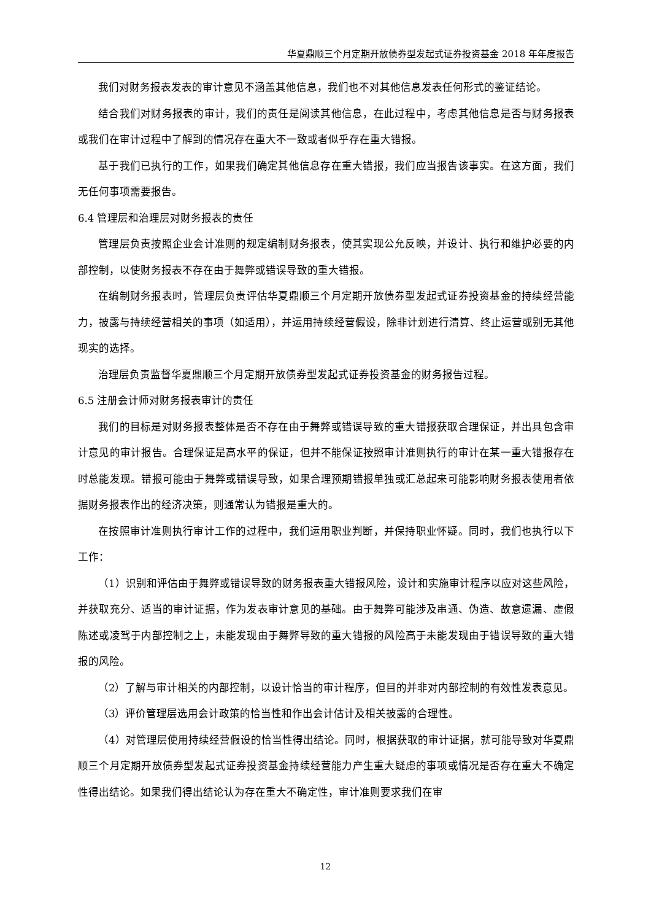华夏鼎顺三个月定期开放债券型发起式证券投资基金 2018 年年度报告
我们对财务报表发表的审计意见不涵盖其他信息，我们也不对其他信息发表任何形式的鉴证结论。
结合我们对财务报表的审计，我们的责任是阅读其他信息，在此过程中，考虑其他信息是否与财务报表或我们在审计过程中了解到的情况存在重大不一致或者似乎存在重大错报。
基于我们已执行的工作，如果我们确定其他信息存在重大错报，我们应当报告该事实。在这方面，我们无任何事项需要报告。
6.4 管理层和治理层对财务报表的责任
管理层负责按照企业会计准则的规定编制财务报表，使其实现公允反映，并设计、执行和维护必要的内部控制，以使财务报表不存在由于舞弊或错误导致的重大错报。
在编制财务报表时，管理层负责评估华夏鼎顺三个月定期开放债券型发起式证券投资基金的持续经营能力，披露与持续经营相关的事项（如适用），并运用持续经营假设，除非计划进行清算、终止运营或别无其他现实的选择。
治理层负责监督华夏鼎顺三个月定期开放债券型发起式证券投资基金的财务报告过程。
6.5 注册会计师对财务报表审计的责任
我们的目标是对财务报表整体是否不存在由于舞弊或错误导致的重大错报获取合理保证，并出具包含审计意见的审计报告。合理保证是高水平的保证，但并不能保证按照审计准则执行的审计在某一重大错报存在时总能发现。错报可能由于舞弊或错误导致，如果合理预期错报单独或汇总起来可能影响财务报表使用者依据财务报表作出的经济决策，则通常认为错报是重大的。
在按照审计准则执行审计工作的过程中，我们运用职业判断，并保持职业怀疑。同时，我们也执行以下工作：
（1）识别和评估由于舞弊或错误导致的财务报表重大错报风险，设计和实施审计程序以应对这些风险，并获取充分、适当的审计证据，作为发表审计意见的基础。由于舞弊可能涉及串通、伪造、故意遗漏、虚假陈述或凌驾于内部控制之上，未能发现由于舞弊导致的重大错报的风险高于未能发现由于错误导致的重大错报的风险。
（2）了解与审计相关的内部控制，以设计恰当的审计程序，但目的并非对内部控制的有效性发表意见。
（3）评价管理层选用会计政策的恰当性和作出会计估计及相关披露的合理性。
（4）对管理层使用持续经营假设的恰当性得出结论。同时，根据获取的审计证据，就可能导致对华夏鼎顺三个月定期开放债券型发起式证券投资基金持续经营能力产生重大疑虑的事项或情况是否存在重大不确定性得出结论。如果我们得出结论认为存在重大不确定性，审计准则要求我们在审
12